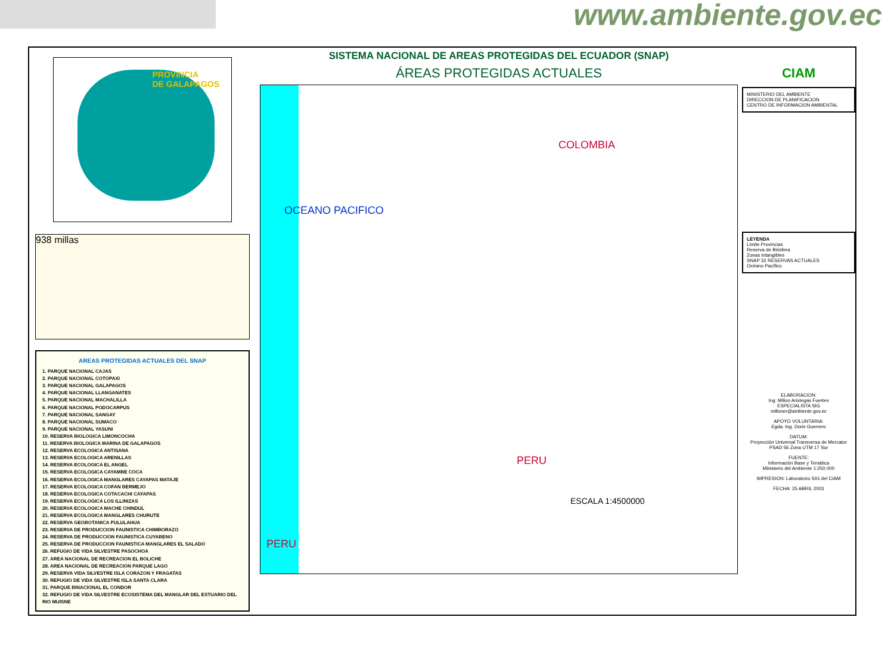www.ambiente.gov.ec
PROVINCIA
DE GALAPAGOS
938 millas
AREAS PROTEGIDAS ACTUALES DEL SNAP
1. PARQUE NACIONAL CAJAS
2. PARQUE NACIONAL COTOPAXI
3. PARQUE NACIONAL GALAPAGOS
4. PARQUE NACIONAL LLANGANATES
5. PARQUE NACIONAL MACHALILLA
6. PARQUE NACIONAL PODOCARPUS
7. PARQUE NACIONAL SANGAY
8. PARQUE NACIONAL SUMACO
9. PARQUE NACIONAL YASUNI
10. RESERVA BIOLOGICA LIMONCOCHA
11. RESERVA BIOLOGICA MARINA DE GALAPAGOS
12. RESERVA ECOLOGICA ANTISANA
13. RESERVA ECOLOGICA ARENILLAS
14. RESERVA ECOLOGICA EL ANGEL
15. RESERVA ECOLOGICA CAYAMBE COCA
16. RESERVA ECOLOGICA MANGLARES CAYAPAS MATAJE
17. RESERVA ECOLOGICA COFAN BERMEJO
18. RESERVA ECOLOGICA COTACACHI CAYAPAS
19. RESERVA ECOLOGICA LOS ILLINIZAS
20. RESERVA ECOLOGICA MACHE CHINDUL
21. RESERVA ECOLOGICA MANGLARES CHURUTE
22. RESERVA GEOBOTANICA PULULAHUA
23. RESERVA DE PRODUCCION FAUNISTICA CHIMBORAZO
24. RESERVA DE PRODUCCION FAUNISTICA CUYABENO
25. RESERVA DE PRODUCCION FAUNISTICA MANGLARES EL SALADO
26. REFUGIO DE VIDA SILVESTRE PASOCHOA
27. AREA NACIONAL DE RECREACION EL BOLICHE
28. AREA NACIONAL DE RECREACION PARQUE LAGO
29. RESERVA VIDA SILVESTRE ISLA CORAZON Y FRAGATAS
30. REFUGIO DE VIDA SILVESTRE ISLA SANTA CLARA
31. PARQUE BINACIONAL EL CONDOR
32. REFUGIO DE VIDA SILVESTRE ECOSISTEMA DEL MANGLAR DEL ESTUARIO DEL RIO MUISNE
SISTEMA NACIONAL DE AREAS PROTEGIDAS DEL ECUADOR (SNAP)
ÁREAS PROTEGIDAS ACTUALES
OCEANO PACIFICO
COLOMBIA
PERU
PERU
ESCALA 1:4500000
CIAM
MINISTERIO DEL AMBIENTE
DIRECCION DE PLANIFICACION
CENTRO DE INFORMACION AMBIENTAL
LEYENDA
Limite Provincias
Reserva de Biósfera
Zonas Intangibles
SNAP 32 RESERVAS ACTUALES
Océano Pacífico
ELABORACION:
Ing. Millon Aristegas Fuertes
ESPECIALISTA SIG
milloner@ambiente.gov.ec
APOYO VOLUNTARIA:
Egda. Ing. Doris Guerrero
DATUM:
Proyección Universal Transversa de Mercator
PSAD 56 Zona UTM 17 Sur
FUENTE:
Información Base y Temática
Ministerio del Ambiente 1:250.000
IMPRESION: Laboratorio SIG del CIAM
FECHA: 25 ABRIL 2003